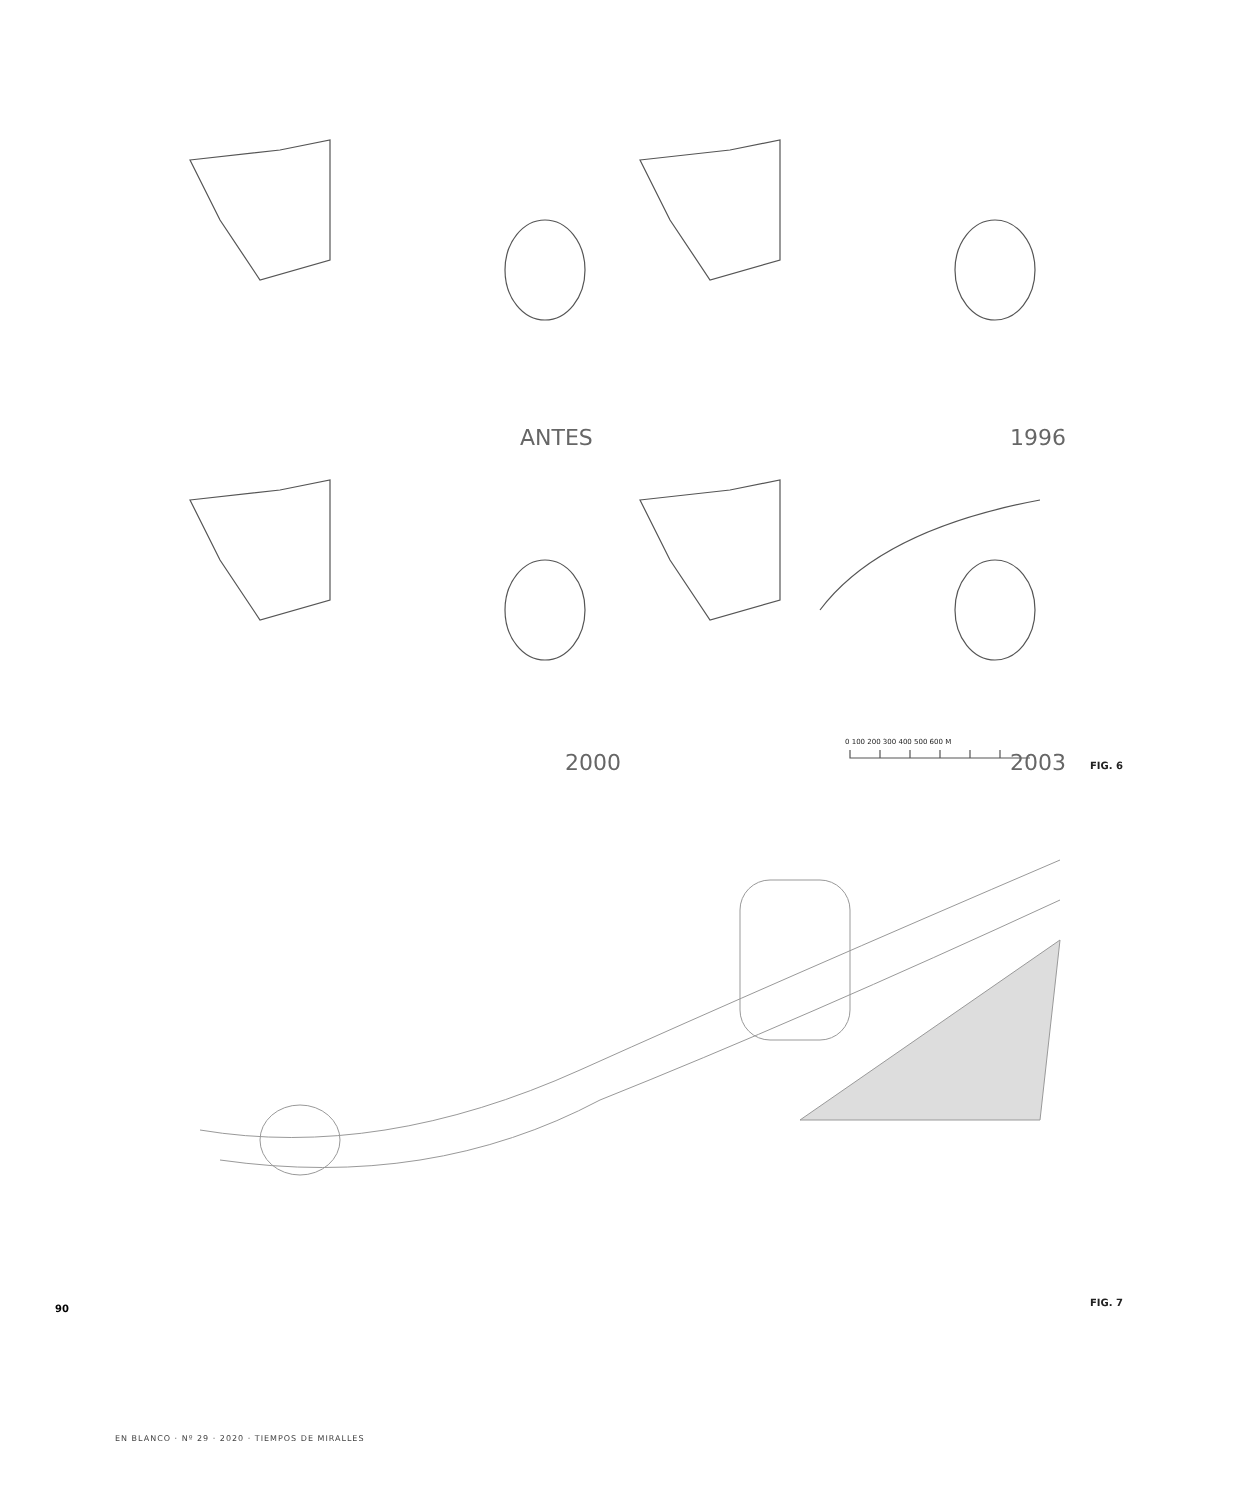ANTES 1996
2000 2003
0 100 200 300 400 500 600 M
FIG. 6
FIG. 7
90
EN BLANCO · Nº 29 · 2020 · TIEMPOS DE MIRALLES